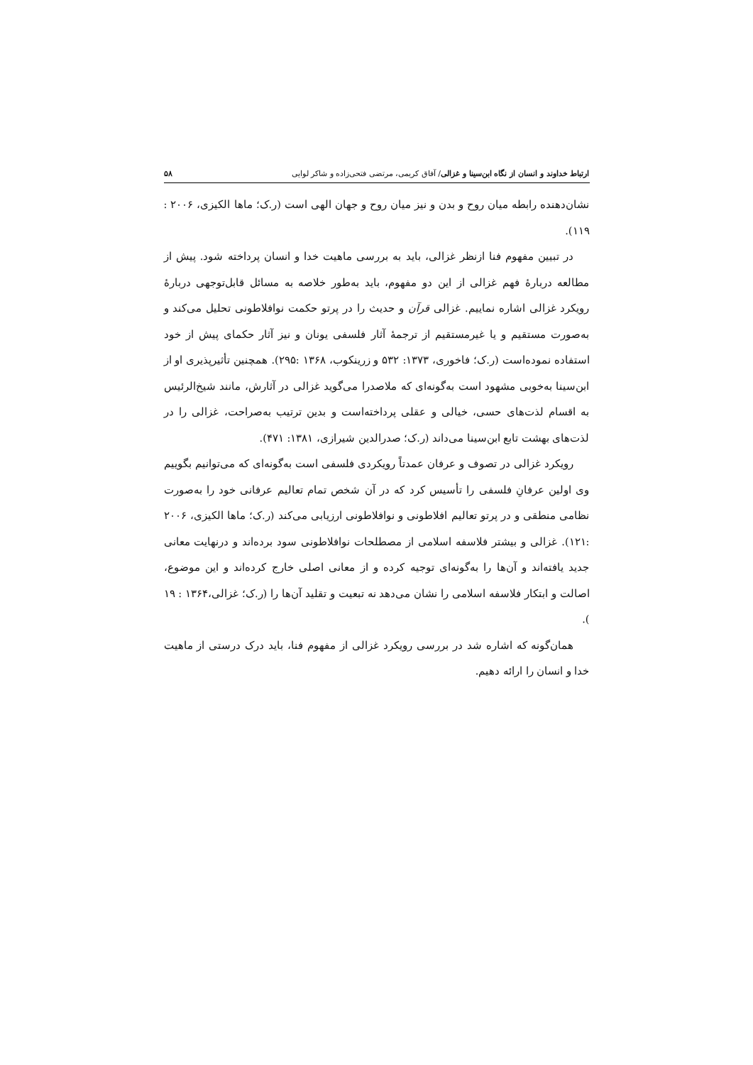ارتباط خداوند و انسان از نگاه ابن‌سینا و غزالی/ آفاق کریمی، مرتضی فتحی‌زاده و شاکر لوایی ۵۸
نشان‌دهنده رابطه میان روح و بدن و نیز میان روح و جهان الهی است (ر.ک؛ ماها الکیزی، ۲۰۰۶ : ۱۱۹).
در تبیین مفهوم فنا ازنظر غزالی، باید به بررسی ماهیت خدا و انسان پرداخته شود. پیش از مطالعه دربارهٔ فهم غزالی از این دو مفهوم، باید به‌طور خلاصه به مسائل قابل‌توجهی دربارهٔ رویکرد غزالی اشاره نماییم. غزالی قرآن و حدیث را در پرتو حکمت نوافلاطونی تحلیل می‌کند و به‌صورت مستقیم و یا غیرمستقیم از ترجمهٔ آثار فلسفی یونان و نیز آثار حکمای پیش از خود استفاده نموده‌است (ر.ک؛ فاخوری، ۱۳۷۳: ۵۳۲ و زرینکوب، ۱۳۶۸ :۲۹۵). همچنین تأثیرپذیری او از ابن‌سینا به‌خوبی مشهود است به‌گونه‌ای که ملاصدرا می‌گوید غزالی در آثارش، مانند شیخ‌الرئیس به اقسام لذت‌های حسی، خیالی و عقلی پرداخته‌است و بدین ترتیب به‌صراحت، غزالی را در لذت‌های بهشت تابع ابن‌سینا می‌داند (ر.ک؛ صدرالدین شیرازی، ۱۳۸۱: ۴۷۱).
رویکرد غزالی در تصوف و عرفان عمدتاً رویکردی فلسفی است به‌گونه‌ای که می‌توانیم بگوییم وی اولین عرفانِ فلسفی را تأسیس کرد که در آن شخص تمام تعالیم عرفانی خود را به‌صورت نظامی منطقی و در پرتو تعالیم افلاطونی و نوافلاطونی ارزیابی می‌کند (ر.ک؛ ماها الکیزی، ۲۰۰۶ :۱۲۱). غزالی و بیشتر فلاسفه اسلامی از مصطلحات نوافلاطونی سود برده‌اند و درنهایت معانی جدید یافته‌اند و آن‌ها را به‌گونه‌ای توجیه کرده و از معانی اصلی خارج کرده‌اند و این موضوع، اصالت و ابتکار فلاسفه اسلامی را نشان می‌دهد نه تبعیت و تقلید آن‌ها را (ر.ک؛ غزالی،۱۳۶۴ : ۱۹ ).
همان‌گونه که اشاره شد در بررسی رویکرد غزالی از مفهوم فنا، باید درک درستی از ماهیت خدا و انسان را ارائه دهیم.